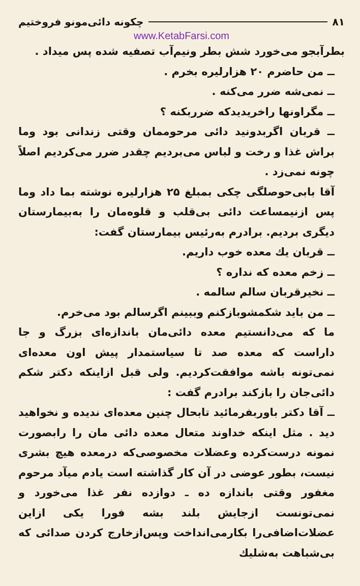۸۱ چکونه دائی‌مونو فروختیم
www.KetabFarsi.com
بطرآبجو می‌خورد شش بطر ونیم‌آب تصفیه شده پس میداد .
ــ من حاضرم ۲۰ هزارلیره بخرم .
ــ نمی‌شه ضرر می‌کنه .
ــ مگراونها راخریدیدکه ضرربکنه ؟
ــ قربان اگربدونید دائی مرحوممان وقتی زندانی بود وما براش غذا و رخت و لباس می‌بردیم چقدر ضرر می‌کردیم اصلاً چونه نمی‌زد .
آقا بابی‌حوصلگی چکی بمبلغ ۲۵ هزارلیره نوشته بما داد وما پس ازنیمساعت دائی بی‌قلب و قلوه‌مان را به‌بیمارستان دیگری بردیم. برادرم به‌رئیس بیمارستان گفت:
ــ قربان یك معده خوب داریم.
ــ زخم معده که نداره ؟
ــ نخیرقربان سالم سالمه .
ــ من باید شکمشوبازکنم وببینم اگرسالم بود می‌خرم.
ما که می‌دانستیم معده دائی‌مان باندازه‌ای بزرگ و جا داراست که معده صد تا سیاستمدار پیش اون معده‌ای نمی‌تونه باشه موافقت‌کردیم. ولی قبل ازاینکه دکتر شکم دائی‌جان را بازکند برادرم گفت :
ــ آقا دکتر باوربفرمائید تابحال چنین معده‌ای ندیده و نخواهید دید . مثل اینکه خداوند متعال معده دائی مان را رابصورت نمونه درست‌کرده وعضلات مخصوصی‌که درمعده هیچ بشری نیست، بطور عوضی در آن کار گذاشته است یادم میآد مرحوم مغفور وقتی باندازه ده ـ دوازده نفر غذا می‌خورد و نمی‌تونست ازجایش بلند بشه فورا یکی ازاین عضلات‌اضافی‌را بکارمی‌انداخت وپس‌ازخارج کردن صدائی که بی‌شباهت به‌شلیك